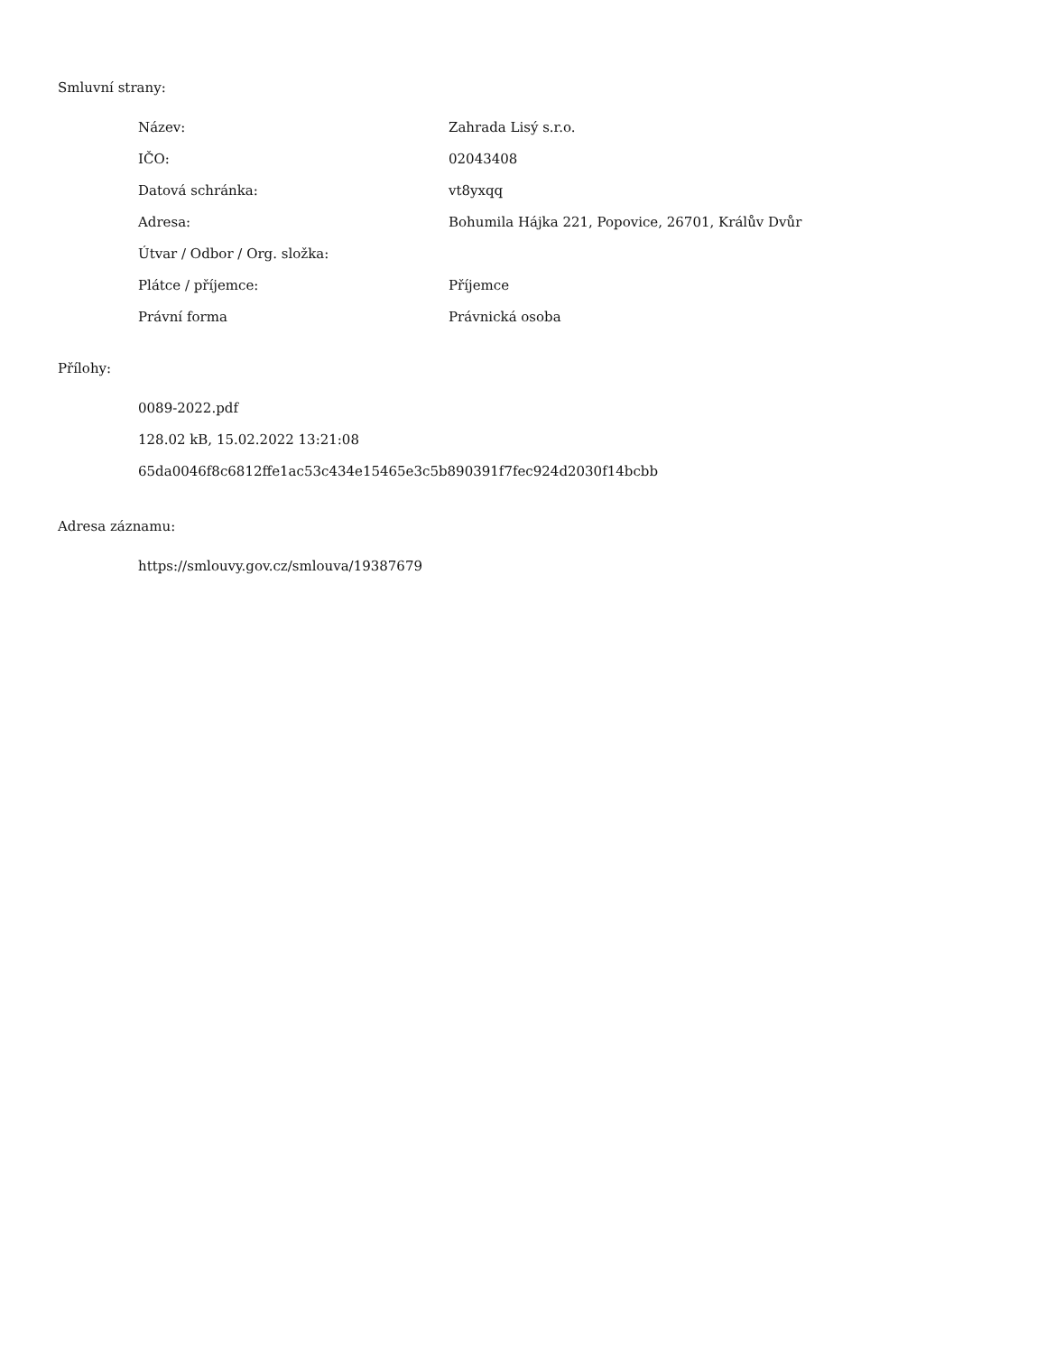Smluvní strany:
| Název: | Zahrada Lisý s.r.o. |
| IČO: | 02043408 |
| Datová schránka: | vt8yxqq |
| Adresa: | Bohumila Hájka 221, Popovice, 26701, Králův Dvůr |
| Útvar / Odbor / Org. složka: | |
| Plátce / příjemce: | Příjemce |
| Právní forma | Právnická osoba |
Přílohy:
0089-2022.pdf
128.02 kB, 15.02.2022 13:21:08
65da0046f8c6812ffe1ac53c434e15465e3c5b890391f7fec924d2030f14bcbb
Adresa záznamu:
https://smlouvy.gov.cz/smlouva/19387679